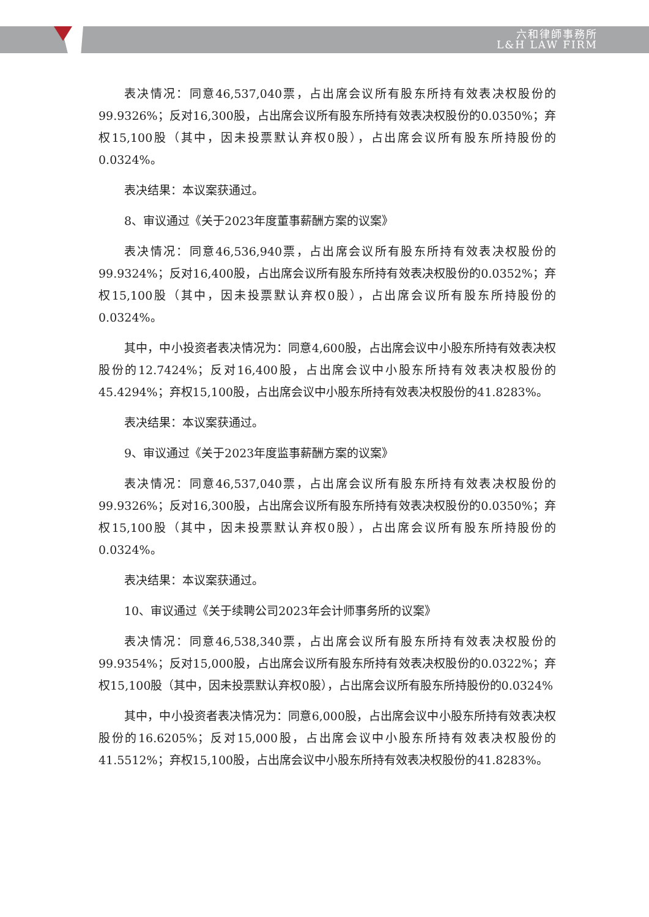六和律師事務所
L&H LAW FIRM
表决情况：同意46,537,040票，占出席会议所有股东所持有效表决权股份的99.9326%；反对16,300股，占出席会议所有股东所持有效表决权股份的0.0350%；弃权15,100股（其中，因未投票默认弃权0股），占出席会议所有股东所持股份的0.0324%。
表决结果：本议案获通过。
8、审议通过《关于2023年度董事薪酬方案的议案》
表决情况：同意46,536,940票，占出席会议所有股东所持有效表决权股份的99.9324%；反对16,400股，占出席会议所有股东所持有效表决权股份的0.0352%；弃权15,100股（其中，因未投票默认弃权0股），占出席会议所有股东所持股份的0.0324%。
其中，中小投资者表决情况为：同意4,600股，占出席会议中小股东所持有效表决权股份的12.7424%；反对16,400股，占出席会议中小股东所持有效表决权股份的45.4294%；弃权15,100股，占出席会议中小股东所持有效表决权股份的41.8283%。
表决结果：本议案获通过。
9、审议通过《关于2023年度监事薪酬方案的议案》
表决情况：同意46,537,040票，占出席会议所有股东所持有效表决权股份的99.9326%；反对16,300股，占出席会议所有股东所持有效表决权股份的0.0350%；弃权15,100股（其中，因未投票默认弃权0股），占出席会议所有股东所持股份的0.0324%。
表决结果：本议案获通过。
10、审议通过《关于续聘公司2023年会计师事务所的议案》
表决情况：同意46,538,340票，占出席会议所有股东所持有效表决权股份的99.9354%；反对15,000股，占出席会议所有股东所持有效表决权股份的0.0322%；弃权15,100股（其中，因未投票默认弃权0股），占出席会议所有股东所持股份的0.0324%
其中，中小投资者表决情况为：同意6,000股，占出席会议中小股东所持有效表决权股份的16.6205%；反对15,000股，占出席会议中小股东所持有效表决权股份的41.5512%；弃权15,100股，占出席会议中小股东所持有效表决权股份的41.8283%。